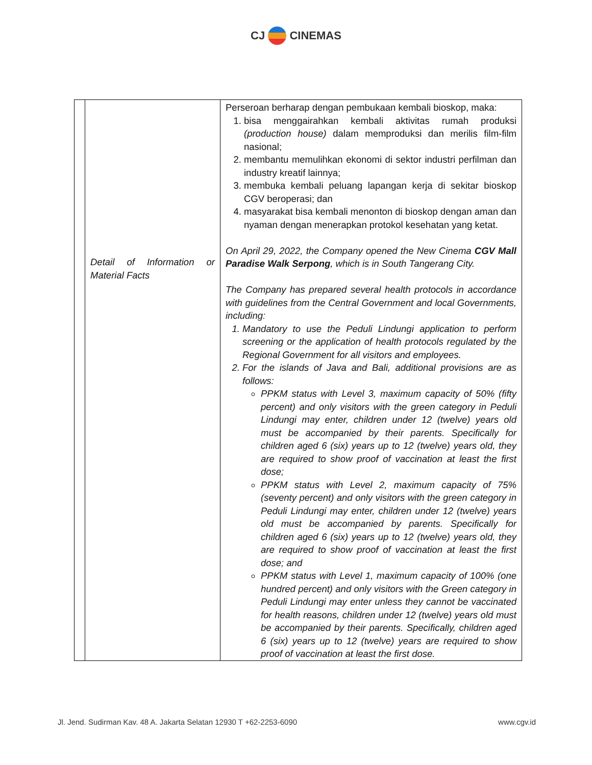CJ CINEMAS
| | Detail of Information or Material Facts | Perseroan berharap dengan pembukaan kembali bioskop, maka: 1. bisa menggairahkan kembali aktivitas rumah produksi (production house) dalam memproduksi dan merilis film-film nasional; 2. membantu memulihkan ekonomi di sektor industri perfilman dan industry kreatif lainnya; 3. membuka kembali peluang lapangan kerja di sekitar bioskop CGV beroperasi; dan 4. masyarakat bisa kembali menonton di bioskop dengan aman dan nyaman dengan menerapkan protokol kesehatan yang ketat. On April 29, 2022, the Company opened the New Cinema CGV Mall Paradise Walk Serpong , which is in South Tangerang City. The Company has prepared several health protocols in accordance with guidelines from the Central Government and local Governments, including: 1. Mandatory to use the Peduli Lindungi application to perform screening or the application of health protocols regulated by the Regional Government for all visitors and employees. 2. For the islands of Java and Bali, additional provisions are as follows: PPKM status with Level 3, maximum capacity of 50% (fifty percent) and only visitors with the green category in Peduli Lindungi may enter, children under 12 (twelve) years old must be accompanied by their parents. Specifically for children aged 6 (six) years up to 12 (twelve) years old, they are required to show proof of vaccination at least the first dose; PPKM status with Level 2, maximum capacity of 75% (seventy percent) and only visitors with the green category in Peduli Lindungi may enter, children under 12 (twelve) years old must be accompanied by parents. Specifically for children aged 6 (six) years up to 12 (twelve) years old, they are required to show proof of vaccination at least the first dose; and PPKM status with Level 1, maximum capacity of 100% (one hundred percent) and only visitors with the Green category in Peduli Lindungi may enter unless they cannot be vaccinated for health reasons, children under 12 (twelve) years old must be accompanied by their parents. Specifically, children aged 6 (six) years up to 12 (twelve) years are required to show proof of vaccination at least the first dose. |
Jl. Jend. Sudirman Kav. 48 A. Jakarta Selatan 12930 T +62-2253-6090 www.cgv.id